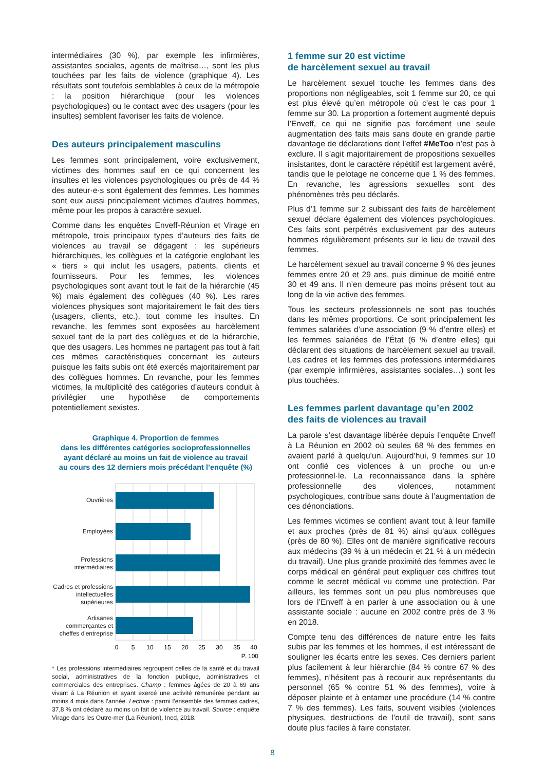intermédiaires (30 %), par exemple les infirmières, assistantes sociales, agents de maîtrise…, sont les plus touchées par les faits de violence (graphique 4). Les résultats sont toutefois semblables à ceux de la métropole : la position hiérarchique (pour les violences psychologiques) ou le contact avec des usagers (pour les insultes) semblent favoriser les faits de violence.
Des auteurs principalement masculins
Les femmes sont principalement, voire exclusivement, victimes des hommes sauf en ce qui concernent les insultes et les violences psychologiques ou près de 44 % des auteur·e·s sont également des femmes. Les hommes sont eux aussi principalement victimes d’autres hommes, même pour les propos à caractère sexuel.
Comme dans les enquêtes Enveff-Réunion et Virage en métropole, trois principaux types d’auteurs des faits de violences au travail se dégagent : les supérieurs hiérarchiques, les collègues et la catégorie englobant les « tiers » qui inclut les usagers, patients, clients et fournisseurs. Pour les femmes, les violences psychologiques sont avant tout le fait de la hiérarchie (45 %) mais également des collègues (40 %). Les rares violences physiques sont majoritairement le fait des tiers (usagers, clients, etc.), tout comme les insultes. En revanche, les femmes sont exposées au harcèlement sexuel tant de la part des collègues et de la hiérarchie, que des usagers. Les hommes ne partagent pas tout à fait ces mêmes caractéristiques concernant les auteurs puisque les faits subis ont été exercés majoritairement par des collègues hommes. En revanche, pour les femmes victimes, la multiplicité des catégories d’auteurs conduit à privilégier une hypothèse de comportements potentiellement sexistes.
Graphique 4. Proportion de femmes
dans les différentes catégories socioprofessionnelles
ayant déclaré au moins un fait de violence au travail
au cours des 12 derniers mois précédant l’enquête (%)
Ouvrières
Employées
Professions
intermédiaires
Cadres et professions
intellectuelles
supérieures
Artisanes
commerçantes et
cheffes d'entreprise
0
5
10
15
20
25
30
35
40
P. 100
* Les professions intermédiaires regroupent celles de la santé et du travail social, administratives de la fonction publique, administratives et commerciales des entreprises. Champ : femmes âgées de 20 à 69 ans vivant à La Réunion et ayant exercé une activité rémunérée pendant au moins 4 mois dans l’année. Lecture : parmi l’ensemble des femmes cadres, 37,8 % ont déclaré au moins un fait de violence au travail. Source : enquête Virage dans les Outre-mer (La Réunion), Ined, 2018.
1 femme sur 20 est victime
de harcèlement sexuel au travail
Le harcèlement sexuel touche les femmes dans des proportions non négligeables, soit 1 femme sur 20, ce qui est plus élevé qu’en métropole où c’est le cas pour 1 femme sur 30. La proportion a fortement augmenté depuis l’Enveff, ce qui ne signifie pas forcément une seule augmentation des faits mais sans doute en grande partie davantage de déclarations dont l’effet #MeToo n’est pas à exclure. Il s’agit majoritairement de propositions sexuelles insistantes, dont le caractère répétitif est largement avéré, tandis que le pelotage ne concerne que 1 % des femmes. En revanche, les agressions sexuelles sont des phénomènes très peu déclarés.
Plus d’1 femme sur 2 subissant des faits de harcèlement sexuel déclare également des violences psychologiques. Ces faits sont perpétrés exclusivement par des auteurs hommes régulièrement présents sur le lieu de travail des femmes.
Le harcèlement sexuel au travail concerne 9 % des jeunes femmes entre 20 et 29 ans, puis diminue de moitié entre 30 et 49 ans. Il n’en demeure pas moins présent tout au long de la vie active des femmes.
Tous les secteurs professionnels ne sont pas touchés dans les mêmes proportions. Ce sont principalement les femmes salariées d’une association (9 % d’entre elles) et les femmes salariées de l’État (6 % d’entre elles) qui déclarent des situations de harcèlement sexuel au travail. Les cadres et les femmes des professions intermédiaires (par exemple infirmières, assistantes sociales…) sont les plus touchées.
Les femmes parlent davantage qu’en 2002
des faits de violences au travail
La parole s’est davantage libérée depuis l’enquête Enveff à La Réunion en 2002 où seules 68 % des femmes en avaient parlé à quelqu’un. Aujourd’hui, 9 femmes sur 10 ont confié ces violences à un proche ou un·e professionnel·le. La reconnaissance dans la sphère professionnelle des violences, notamment psychologiques, contribue sans doute à l’augmentation de ces dénonciations.
Les femmes victimes se confient avant tout à leur famille et aux proches (près de 81 %) ainsi qu’aux collègues (près de 80 %). Elles ont de manière significative recours aux médecins (39 % à un médecin et 21 % à un médecin du travail). Une plus grande proximité des femmes avec le corps médical en général peut expliquer ces chiffres tout comme le secret médical vu comme une protection. Par ailleurs, les femmes sont un peu plus nombreuses que lors de l’Enveff à en parler à une association ou à une assistante sociale : aucune en 2002 contre près de 3 % en 2018.
Compte tenu des différences de nature entre les faits subis par les femmes et les hommes, il est intéressant de souligner les écarts entre les sexes. Ces derniers parlent plus facilement à leur hiérarchie (84 % contre 67 % des femmes), n’hésitent pas à recourir aux représentants du personnel (65 % contre 51 % des femmes), voire à déposer plainte et à entamer une procédure (14 % contre 7 % des femmes). Les faits, souvent visibles (violences physiques, destructions de l’outil de travail), sont sans doute plus faciles à faire constater.
8